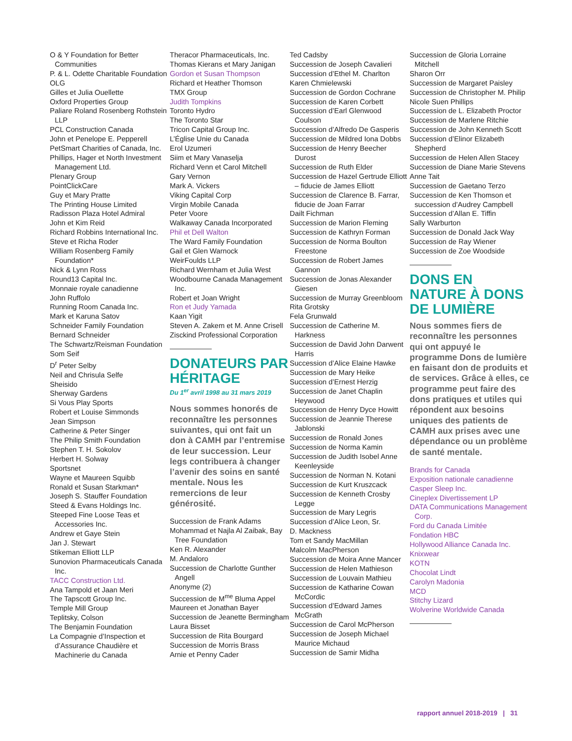O & Y Foundation for Better Communities
P. & L. Odette Charitable Foundation
OLG
Gilles et Julia Ouellette
Oxford Properties Group
Paliare Roland Rosenberg Rothstein LLP
PCL Construction Canada
John et Penelope E. Pepperell
PetSmart Charities of Canada, Inc.
Phillips, Hager et North Investment Management Ltd.
Plenary Group
PointClickCare
Guy et Mary Pratte
The Printing House Limited
Radisson Plaza Hotel Admiral
John et Kim Reid
Richard Robbins International Inc.
Steve et Richa Roder
William Rosenberg Family Foundation*
Nick & Lynn Ross
Round13 Capital Inc.
Monnaie royale canadienne
John Ruffolo
Running Room Canada Inc.
Mark et Karuna Satov
Schneider Family Foundation
Bernard Schneider
The Schwartz/Reisman Foundation
Som Seif
D<sup>r</sup> Peter Selby
Neil and Chrisula Selfe
Sheisido
Sherway Gardens
Si Vous Play Sports
Robert et Louise Simmonds
Jean Simpson
Catherine & Peter Singer
The Philip Smith Foundation
Stephen T. H. Sokolov
Herbert H. Solway
Sportsnet
Wayne et Maureen Squibb
Ronald et Susan Starkman*
Joseph S. Stauffer Foundation
Steed & Evans Holdings Inc.
Steeped Fine Loose Teas et Accessories Inc.
Andrew et Gaye Stein
Jan J. Stewart
Stikeman Elliott LLP
Sunovion Pharmaceuticals Canada Inc.
TACC Construction Ltd.
Ana Tampold et Jaan Meri
The Tapscott Group Inc.
Temple Mill Group
Teplitsky, Colson
The Benjamin Foundation
La Compagnie d’Inspection et d’Assurance Chaudière et Machinerie du Canada
Theracor Pharmaceuticals, Inc.
Thomas Kierans et Mary Janigan
Gordon et Susan Thompson
Richard et Heather Thomson
TMX Group
Judith Tompkins
Toronto Hydro
The Toronto Star
Tricon Capital Group Inc.
L’Église Unie du Canada
Erol Uzumeri
Siim et Mary Vanaselja
Richard Venn et Carol Mitchell
Gary Vernon
Mark A. Vickers
Viking Capital Corp
Virgin Mobile Canada
Peter Voore
Walkaway Canada Incorporated
Phil et Dell Walton
The Ward Family Foundation
Gail et Glen Warnock
WeirFoulds LLP
Richard Wernham et Julia West
Woodbourne Canada Management Inc.
Robert et Joan Wright
Ron et Judy Yamada
Kaan Yigit
Steven A. Zakem et M. Anne Crisell
Zisckind Professional Corporation
DONATEURS PAR HÉRITAGE
Du 1<sup>er</sup> avril 1998 au 31 mars 2019
Nous sommes honorés de reconnaître les personnes suivantes, qui ont fait un don à CAMH par l’entremise de leur succession. Leur legs contribuera à changer l’avenir des soins en santé mentale. Nous les remercions de leur générosité.
Succession de Frank Adams
Mohammad et Najla Al Zaibak, Bay Tree Foundation
Ken R. Alexander
M. Andaloro
Succession de Charlotte Gunther Angell
Anonyme (2)
Succession de M<sup>me</sup> Bluma Appel
Maureen et Jonathan Bayer
Succession de Jeanette Bermingham
Laura Bisset
Succession de Rita Bourgard
Succession de Morris Brass
Arnie et Penny Cader
Ted Cadsby
Succession de Joseph Cavalieri
Succession d’Ethel M. Charlton
Karen Chmielewski
Succession de Gordon Cochrane
Succession de Karen Corbett
Succession d’Earl Glenwood Coulson
Succession d’Alfredo De Gasperis
Succession de Mildred Iona Dobbs
Succession de Henry Beecher Durost
Succession de Ruth Elder
Succession de Hazel Gertrude Elliott – fiducie de James Elliott
Succession de Clarence B. Farrar, fiducie de Joan Farrar
Dailt Fichman
Succession de Marion Fleming
Succession de Kathryn Forman
Succession de Norma Boulton Freestone
Succession de Robert James Gannon
Succession de Jonas Alexander Giesen
Succession de Murray Greenbloom
Rita Grotsky
Fela Grunwald
Succession de Catherine M. Harkness
Succession de David John Darwent Harris
Succession d’Alice Elaine Hawke
Succession de Mary Heike
Succession d’Ernest Herzig
Succession de Janet Chaplin Heywood
Succession de Henry Dyce Howitt
Succession de Jeannie Therese Jablonski
Succession de Ronald Jones
Succession de Norma Kamin
Succession de Judith Isobel Anne Keenleyside
Succession de Norman N. Kotani
Succession de Kurt Kruszcack
Succession de Kenneth Crosby Legge
Succession de Mary Legris
Succession d’Alice Leon, Sr.
D. Mackness
Tom et Sandy MacMillan
Malcolm MacPherson
Succession de Moira Anne Mancer
Succession de Helen Mathieson
Succession de Louvain Mathieu
Succession de Katharine Cowan McCordic
Succession d’Edward James McGrath
Succession de Carol McPherson
Succession de Joseph Michael Maurice Michaud
Succession de Samir Midha
Succession de Gloria Lorraine Mitchell
Sharon Orr
Succession de Margaret Paisley
Succession de Christopher M. Philip
Nicole Suen Phillips
Succession de L. Elizabeth Proctor
Succession de Marlene Ritchie
Succession de John Kenneth Scott
Succession d’Elinor Elizabeth Shepherd
Succession de Helen Allen Stacey
Succession de Diane Marie Stevens
Anne Tait
Succession de Gaetano Terzo
Succession de Ken Thomson et succession d’Audrey Campbell
Succession d’Allan E. Tiffin
Sally Warburton
Succession de Donald Jack Way
Succession de Ray Wiener
Succession de Zoe Woodside
DONS EN NATURE À DONS DE LUMIÈRE
Nous sommes fiers de reconnaître les personnes qui ont appuyé le programme Dons de lumière en faisant don de produits et de services. Grâce à elles, ce programme peut faire des dons pratiques et utiles qui répondent aux besoins uniques des patients de CAMH aux prises avec une dépendance ou un problème de santé mentale.
Brands for Canada
Exposition nationale canadienne
Casper Sleep Inc.
Cineplex Divertissement LP
DATA Communications Management Corp.
Ford du Canada Limitée
Fondation HBC
Hollywood Alliance Canada Inc.
Knixwear
KOTN
Chocolat Lindt
Carolyn Madonia
MCD
Stitchy Lizard
Wolverine Worldwide Canada
rapport annuel 2018-2019 | 31